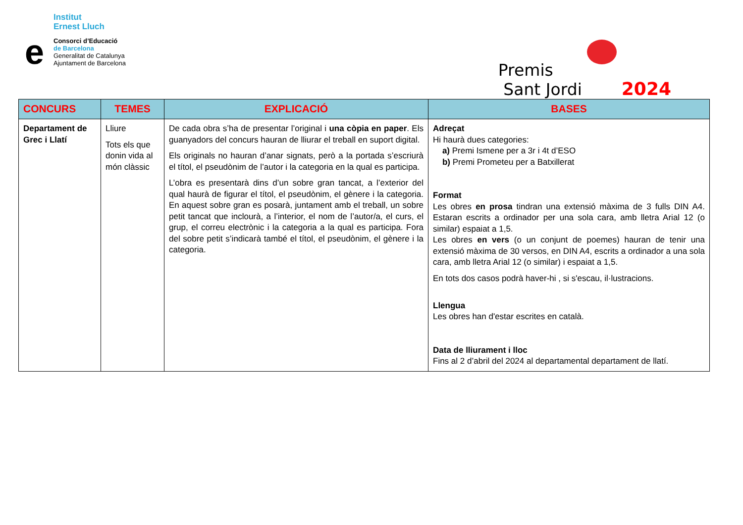Institut
Ernest Lluch
e
Consorci d’Educació
de Barcelona
Generalitat de Catalunya
Ajuntament de Barcelona
Premis
Sant Jordi
2024
| CONCURS | TEMES | EXPLICACIÓ | BASES |
| --- | --- | --- | --- |
| Departament de Grec i Llatí | Lliure Tots els que donin vida al món clàssic | De cada obra s’ha de presentar l’original i una còpia en paper . Els guanyadors del concurs hauran de lliurar el treball en suport digital. Els originals no hauran d’anar signats, però a la portada s’escriurà el títol, el pseudònim de l’autor i la categoria en la qual es participa. L’obra es presentarà dins d’un sobre gran tancat, a l’exterior del qual haurà de figurar el títol, el pseudònim, el gènere i la categoria. En aquest sobre gran es posarà, juntament amb el treball, un sobre petit tancat que inclourà, a l’interior, el nom de l’autor/a, el curs, el grup, el correu electrònic i la categoria a la qual es participa. Fora del sobre petit s’indicarà també el títol, el pseudònim, el gènere i la categoria. | Adreçat Hi haurà dues categories: a) Premi Ismene per a 3r i 4t d’ESO b) Premi Prometeu per a Batxillerat Format Les obres en prosa tindran una extensió màxima de 3 fulls DIN A4. Estaran escrits a ordinador per una sola cara, amb lletra Arial 12 (o similar) espaiat a 1,5. Les obres en vers (o un conjunt de poemes) hauran de tenir una extensió màxima de 30 versos, en DIN A4, escrits a ordinador a una sola cara, amb lletra Arial 12 (o similar) i espaiat a 1,5. En tots dos casos podrà haver-hi , si s'escau, il·lustracions. Llengua Les obres han d'estar escrites en català. Data de lliurament i lloc Fins al 2 d’abril del 2024 al departamental departament de llatí. |